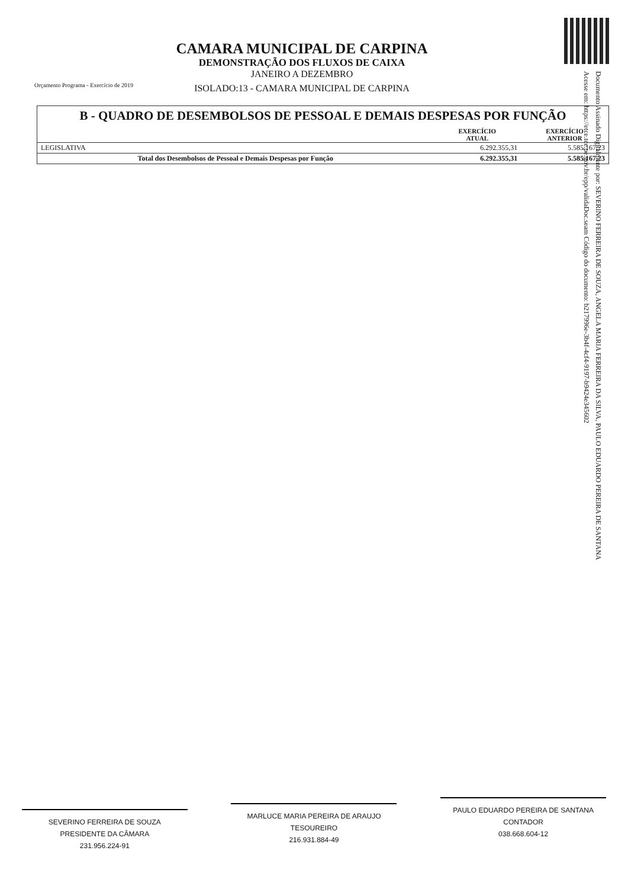Orçamento Programa - Exercício de 2019
CAMARA MUNICIPAL DE CARPINA
DEMONSTRAÇÃO DOS FLUXOS DE CAIXA
JANEIRO A DEZEMBRO
ISOLADO:13 - CAMARA MUNICIPAL DE CARPINA
B - QUADRO DE DESEMBOLSOS DE PESSOAL E DEMAIS DESPESAS POR FUNÇÃO
| | EXERCÍCIO ATUAL | EXERCÍCIO ANTERIOR |
| --- | --- | --- |
| LEGISLATIVA | 6.292.355,31 | 5.585.167,23 |
| Total dos Desembolsos de Pessoal e Demais Despesas por Função | 6.292.355,31 | 5.585.167,23 |
Documento Assinado Digitalmente por: SEVERINO FERREIRA DE SOUZA, ANGELA MARIA FERREIRA DA SILVA, PAULO EDUARDO PEREIRA DE SANTANA
Acesse em: https://etce.tce.pe.gov.br/epp/validaDoc.seam Código do documento: b217996e-3b4f-4cf4-9197-b9424e345602
SEVERINO FERREIRA DE SOUZA
PRESIDENTE DA CÂMARA
231.956.224-91
MARLUCE MARIA PEREIRA DE ARAUJO
TESOUREIRO
216.931.884-49
PAULO EDUARDO PEREIRA DE SANTANA
CONTADOR
038.668.604-12